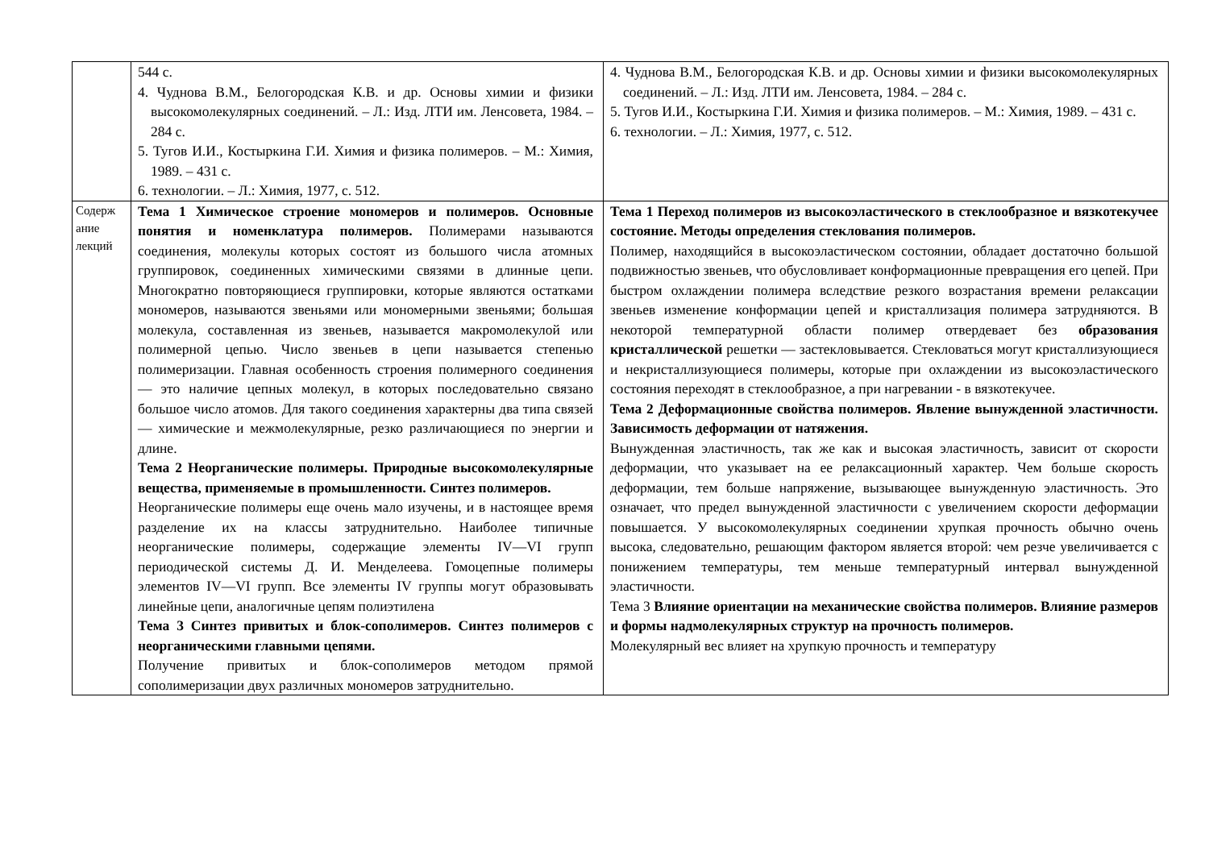| | 544 с. 4. Чуднова В.М., Белогородская К.В. и др. Основы химии и физики высокомолекулярных соединений. – Л.: Изд. ЛТИ им. Ленсовета, 1984. – 284 с. 5. Тугов И.И., Костыркина Г.И. Химия и физика полимеров. – М.: Химия, 1989. – 431 с. 6. технологии. – Л.: Химия, 1977, с. 512. | 4. Чуднова В.М., Белогородская К.В. и др. Основы химии и физики высокомолекулярных соединений. – Л.: Изд. ЛТИ им. Ленсовета, 1984. – 284 с. 5. Тугов И.И., Костыркина Г.И. Химия и физика полимеров. – М.: Химия, 1989. – 431 с. 6. технологии. – Л.: Химия, 1977, с. 512. |
| Содерж ание лекций | Тема 1 Химическое строение мономеров и полимеров. Основные понятия и номенклатура полимеров. Полимерами называются соединения, молекулы которых состоят из большого числа атомных группировок, соединенных химическими связями в длинные цепи. Многократно повторяющиеся группировки, которые являются остатками мономеров, называются звеньями или мономерными звеньями; большая молекула, составленная из звеньев, называется макромолекулой или полимерной цепью. Число звеньев в цепи называется степенью полимеризации. Главная особенность строения полимерного соединения — это наличие цепных молекул, в которых последовательно связано большое число атомов. Для такого соединения характерны два типа связей — химические и межмолекулярные, резко различающиеся по энергии и длине. Тема 2 Неорганические полимеры. Природные высокомолекулярные вещества, применяемые в промышленности. Синтез полимеров. Неорганические полимеры еще очень мало изучены, и в настоящее время разделение их на классы затруднительно. Наиболее типичные неорганические полимеры, содержащие элементы IV—VI групп периодической системы Д. И. Менделеева. Гомоцепные полимеры элементов IV—VI групп. Все элементы IV группы могут образовывать линейные цепи, аналогичные цепям полиэтилена Тема 3 Синтез привитых и блок-сополимеров. Синтез полимеров с неорганическими главными цепями. Получение привитых и блок-сополимеров методом прямой сополимеризации двух различных мономеров затруднительно. | Тема 1 Переход полимеров из высокоэластического в стеклообразное и вязкотекучее состояние. Методы определения стеклования полимеров. Полимер, находящийся в высокоэластическом состоянии, обладает достаточно большой подвижностью звеньев, что обусловливает конформационные превращения его цепей. При быстром охлаждении полимера вследствие резкого возрастания времени релаксации звеньев изменение конформации цепей и кристаллизация полимера затрудняются. В некоторой температурной области полимер отвердевает без образования кристаллической решетки — застекловывается. Стекловаться могут кристаллизующиеся и некристаллизующиеся полимеры, которые при охлаждении из высокоэластического состояния переходят в стеклообразное, а при нагревании - в вязкотекучее. Тема 2 Деформационные свойства полимеров. Явление вынужденной эластичности. Зависимость деформации от натяжения. Вынужденная эластичность, так же как и высокая эластичность, зависит от скорости деформации, что указывает на ее релаксационный характер. Чем больше скорость деформации, тем больше напряжение, вызывающее вынужденную эластичность. Это означает, что предел вынужденной эластичности с увеличением скорости деформации повышается. У высокомолекулярных соединении хрупкая прочность обычно очень высока, следовательно, решающим фактором является второй: чем резче увеличивается с понижением температуры, тем меньше температурный интервал вынужденной эластичности. Тема 3 Влияние ориентации на механические свойства полимеров. Влияние размеров и формы надмолекулярных структур на прочность полимеров. Молекулярный вес влияет на хрупкую прочность и температуру |